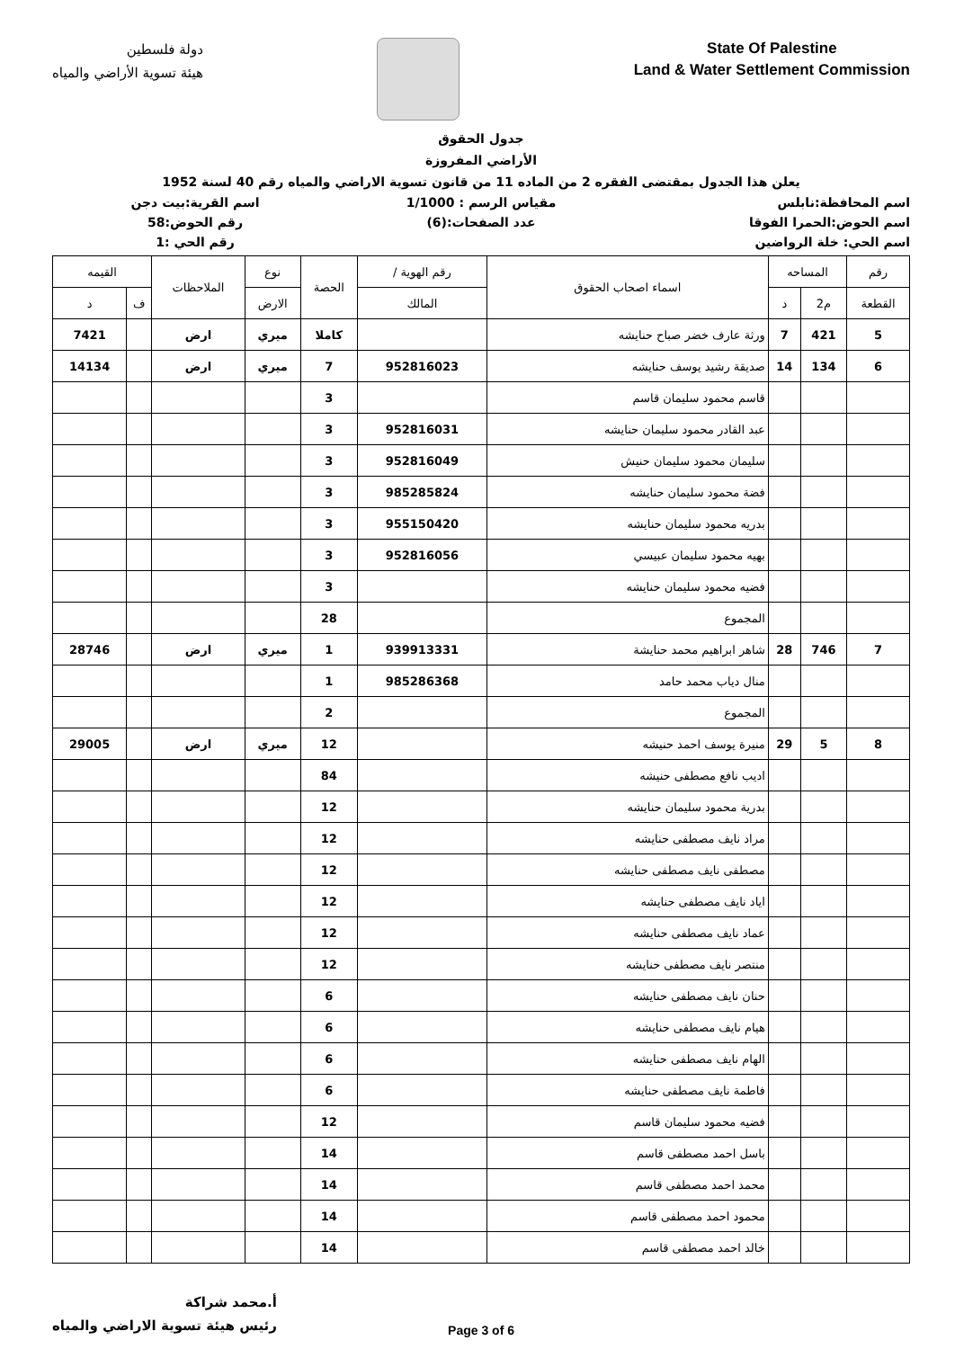دولة فلسطين
هيئة تسوية الأراضي والمياه
State Of Palestine
Land & Water Settlement Commission
جدول الحقوق
الأراضي المفروزة
يعلن هذا الجدول بمقتضى الفقره 2 من الماده 11 من قانون تسوية الاراضي والمياه رقم 40 لسنة 1952
اسم المحافظة:نابلس
اسم الحوض:الحمرا الفوقا
اسم الحي: خلة الرواضين
مقياس الرسم : 1/1000
عدد الصفحات:(6)
اسم القرية:بيت دجن
رقم الحوض:58
رقم الحي :1
| رقم | المساحه | | اسماء اصحاب الحقوق | رقم الهوية / | الحصة | نوع | الملاحظات | القيمه | |
| --- | --- | --- | --- | --- | --- | --- | --- | --- | --- |
| القطعة | م2 | د | | المالك | | الارض | | ف | د |
| 5 | 421 | 7 | ورثة عارف خضر صباح حنايشه | | كاملا | ميري | ارض | | 7421 |
| 6 | 134 | 14 | صديقة رشيد يوسف حنايشه | 952816023 | 7 | ميري | ارض | | 14134 |
| | | | قاسم محمود سليمان قاسم | | 3 | | | | |
| | | | عبد القادر محمود سليمان حنايشه | 952816031 | 3 | | | | |
| | | | سليمان محمود سليمان حنيش | 952816049 | 3 | | | | |
| | | | فضة محمود سليمان حنايشه | 985285824 | 3 | | | | |
| | | | بدريه محمود سليمان حنايشه | 955150420 | 3 | | | | |
| | | | بهيه محمود سليمان عبيسي | 952816056 | 3 | | | | |
| | | | فضيه محمود سليمان حنايشه | | 3 | | | | |
| | | | المجموع | | 28 | | | | |
| 7 | 746 | 28 | شاهر ابراهيم محمد حنايشة | 939913331 | 1 | ميري | ارض | | 28746 |
| | | | منال دياب محمد حامد | 985286368 | 1 | | | | |
| | | | المجموع | | 2 | | | | |
| 8 | 5 | 29 | منيرة يوسف احمد حنيشه | | 12 | ميري | ارض | | 29005 |
| | | | اديب نافع مصطفى حنيشه | | 84 | | | | |
| | | | بدرية محمود سليمان حنايشه | | 12 | | | | |
| | | | مراد نايف مصطفى حنايشه | | 12 | | | | |
| | | | مصطفى نايف مصطفى حنايشه | | 12 | | | | |
| | | | اياد نايف مصطفى حنايشه | | 12 | | | | |
| | | | عماد نايف مصطفى حنايشه | | 12 | | | | |
| | | | منتصر نايف مصطفى حنايشه | | 12 | | | | |
| | | | حنان نايف مصطفى حنايشه | | 6 | | | | |
| | | | هيام نايف مصطفى حنايشه | | 6 | | | | |
| | | | الهام نايف مصطفى حنايشه | | 6 | | | | |
| | | | فاطمة نايف مصطفى حنايشه | | 6 | | | | |
| | | | فضيه محمود سليمان قاسم | | 12 | | | | |
| | | | باسل احمد مصطفى قاسم | | 14 | | | | |
| | | | محمد احمد مصطفى قاسم | | 14 | | | | |
| | | | محمود احمد مصطفى قاسم | | 14 | | | | |
| | | | خالد احمد مصطفى قاسم | | 14 | | | | |
أ.محمد شراكة
رئيس هيئة تسوية الاراضي والمياه
Page 3 of 6